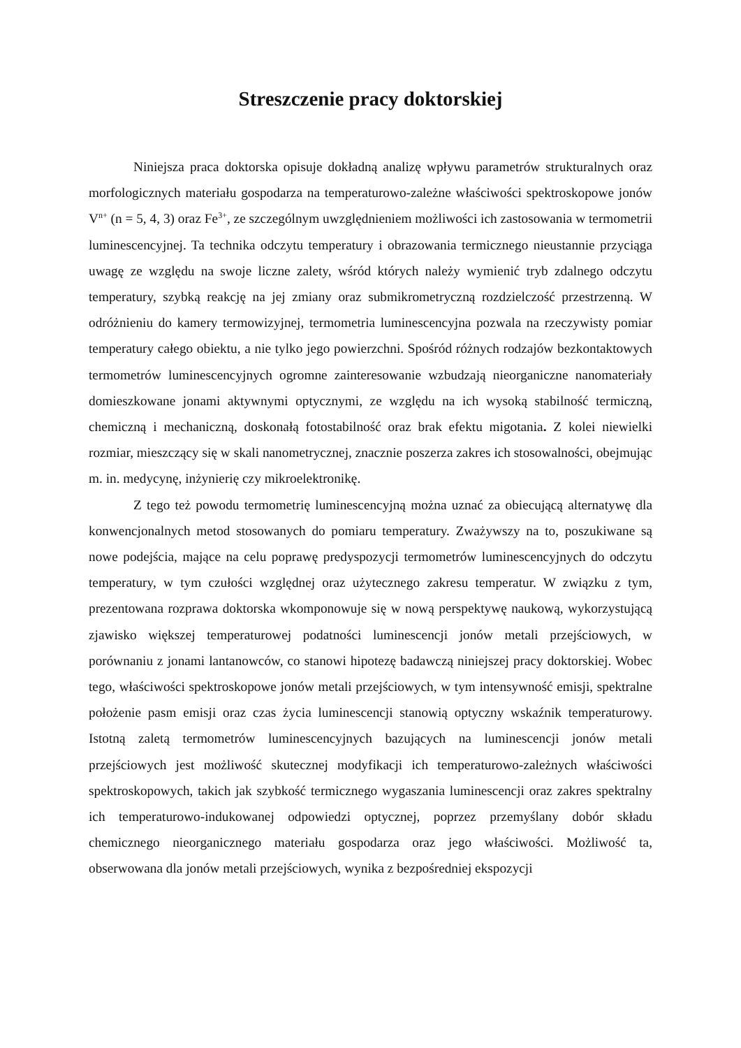Streszczenie pracy doktorskiej
Niniejsza praca doktorska opisuje dokładną analizę wpływu parametrów strukturalnych oraz morfologicznych materiału gospodarza na temperaturowo-zależne właściwości spektroskopowe jonów V<sup>n+</sup> (n = 5, 4, 3) oraz Fe<sup>3+</sup>, ze szczególnym uwzględnieniem możliwości ich zastosowania w termometrii luminescencyjnej. Ta technika odczytu temperatury i obrazowania termicznego nieustannie przyciąga uwagę ze względu na swoje liczne zalety, wśród których należy wymienić tryb zdalnego odczytu temperatury, szybką reakcję na jej zmiany oraz submikrometryczną rozdzielczość przestrzenną. W odróżnieniu do kamery termowizyjnej, termometria luminescencyjna pozwala na rzeczywisty pomiar temperatury całego obiektu, a nie tylko jego powierzchni. Spośród różnych rodzajów bezkontaktowych termometrów luminescencyjnych ogromne zainteresowanie wzbudzają nieorganiczne nanomateriały domieszkowane jonami aktywnymi optycznymi, ze względu na ich wysoką stabilność termiczną, chemiczną i mechaniczną, doskonałą fotostabilność oraz brak efektu migotania. Z kolei niewielki rozmiar, mieszczący się w skali nanometrycznej, znacznie poszerza zakres ich stosowalności, obejmując m. in. medycynę, inżynierię czy mikroelektronikę.
Z tego też powodu termometrię luminescencyjną można uznać za obiecującą alternatywę dla konwencjonalnych metod stosowanych do pomiaru temperatury. Zważywszy na to, poszukiwane są nowe podejścia, mające na celu poprawę predyspozycji termometrów luminescencyjnych do odczytu temperatury, w tym czułości względnej oraz użytecznego zakresu temperatur. W związku z tym, prezentowana rozprawa doktorska wkomponowuje się w nową perspektywę naukową, wykorzystującą zjawisko większej temperaturowej podatności luminescencji jonów metali przejściowych, w porównaniu z jonami lantanowców, co stanowi hipotezę badawczą niniejszej pracy doktorskiej. Wobec tego, właściwości spektroskopowe jonów metali przejściowych, w tym intensywność emisji, spektralne położenie pasm emisji oraz czas życia luminescencji stanowią optyczny wskaźnik temperaturowy. Istotną zaletą termometrów luminescencyjnych bazujących na luminescencji jonów metali przejściowych jest możliwość skutecznej modyfikacji ich temperaturowo-zależnych właściwości spektroskopowych, takich jak szybkość termicznego wygaszania luminescencji oraz zakres spektralny ich temperaturowo-indukowanej odpowiedzi optycznej, poprzez przemyślany dobór składu chemicznego nieorganicznego materiału gospodarza oraz jego właściwości. Możliwość ta, obserwowana dla jonów metali przejściowych, wynika z bezpośredniej ekspozycji